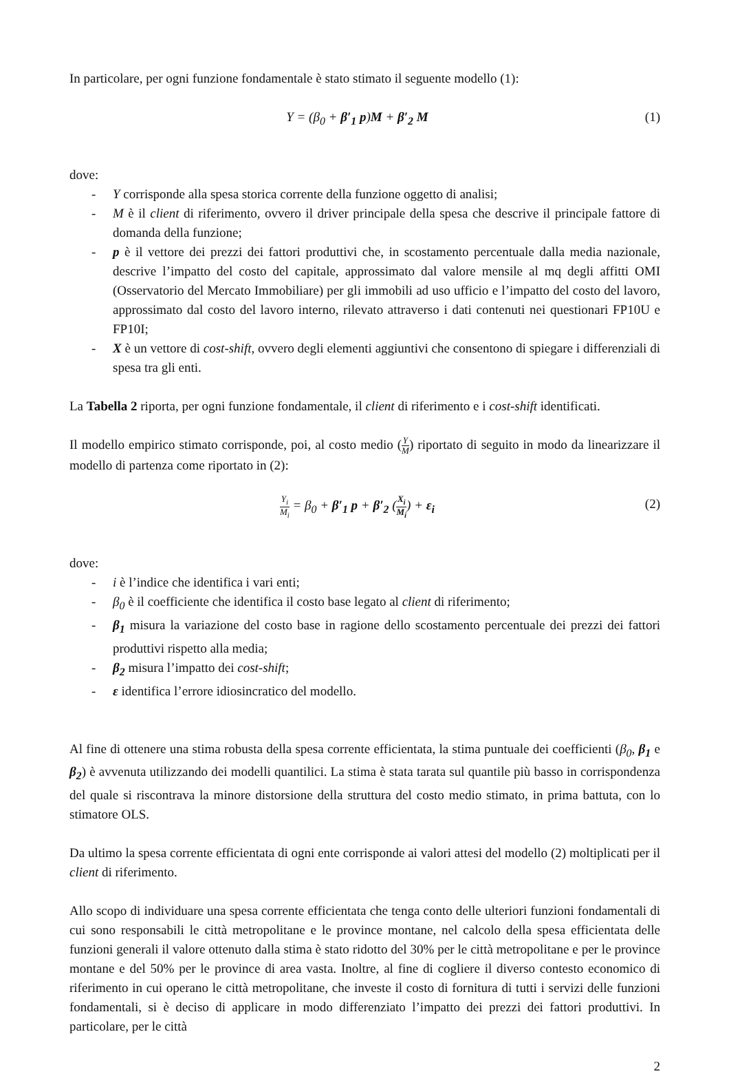In particolare, per ogni funzione fondamentale è stato stimato il seguente modello (1):
Y = (β<sub>0</sub> + β′<sub>1</sub> p)M + β′<sub>2</sub> M (1)
dove:
- Y corrisponde alla spesa storica corrente della funzione oggetto di analisi;
- M è il client di riferimento, ovvero il driver principale della spesa che descrive il principale fattore di domanda della funzione;
- p è il vettore dei prezzi dei fattori produttivi che, in scostamento percentuale dalla media nazionale, descrive l’impatto del costo del capitale, approssimato dal valore mensile al mq degli affitti OMI (Osservatorio del Mercato Immobiliare) per gli immobili ad uso ufficio e l’impatto del costo del lavoro, approssimato dal costo del lavoro interno, rilevato attraverso i dati contenuti nei questionari FP10U e FP10I;
- X è un vettore di cost-shift, ovvero degli elementi aggiuntivi che consentono di spiegare i differenziali di spesa tra gli enti.
La Tabella 2 riporta, per ogni funzione fondamentale, il client di riferimento e i cost-shift identificati.
Il modello empirico stimato corrisponde, poi, al costo medio (Y M) riportato di seguito in modo da linearizzare il modello di partenza come riportato in (2):
Y<sub>i</sub> M<sub>i</sub> = β<sub>0</sub> + β′<sub>1</sub> p + β′<sub>2</sub> (X<sub>i</sub> M<sub>i</sub>) + ε<sub>i</sub>
(2)
dove:
- i è l’indice che identifica i vari enti;
- β<sub>0</sub> è il coefficiente che identifica il costo base legato al client di riferimento;
- β<sub>1</sub> misura la variazione del costo base in ragione dello scostamento percentuale dei prezzi dei fattori produttivi rispetto alla media;
- β<sub>2</sub> misura l’impatto dei cost-shift;
- ε identifica l’errore idiosincratico del modello.
Al fine di ottenere una stima robusta della spesa corrente efficientata, la stima puntuale dei coefficienti (β<sub>0</sub>, β<sub>1</sub> e β<sub>2</sub>) è avvenuta utilizzando dei modelli quantilici. La stima è stata tarata sul quantile più basso in corrispondenza del quale si riscontrava la minore distorsione della struttura del costo medio stimato, in prima battuta, con lo stimatore OLS.
Da ultimo la spesa corrente efficientata di ogni ente corrisponde ai valori attesi del modello (2) moltiplicati per il client di riferimento.
Allo scopo di individuare una spesa corrente efficientata che tenga conto delle ulteriori funzioni fondamentali di cui sono responsabili le città metropolitane e le province montane, nel calcolo della spesa efficientata delle funzioni generali il valore ottenuto dalla stima è stato ridotto del 30% per le città metropolitane e per le province montane e del 50% per le province di area vasta. Inoltre, al fine di cogliere il diverso contesto economico di riferimento in cui operano le città metropolitane, che investe il costo di fornitura di tutti i servizi delle funzioni fondamentali, si è deciso di applicare in modo differenziato l’impatto dei prezzi dei fattori produttivi. In particolare, per le città
2